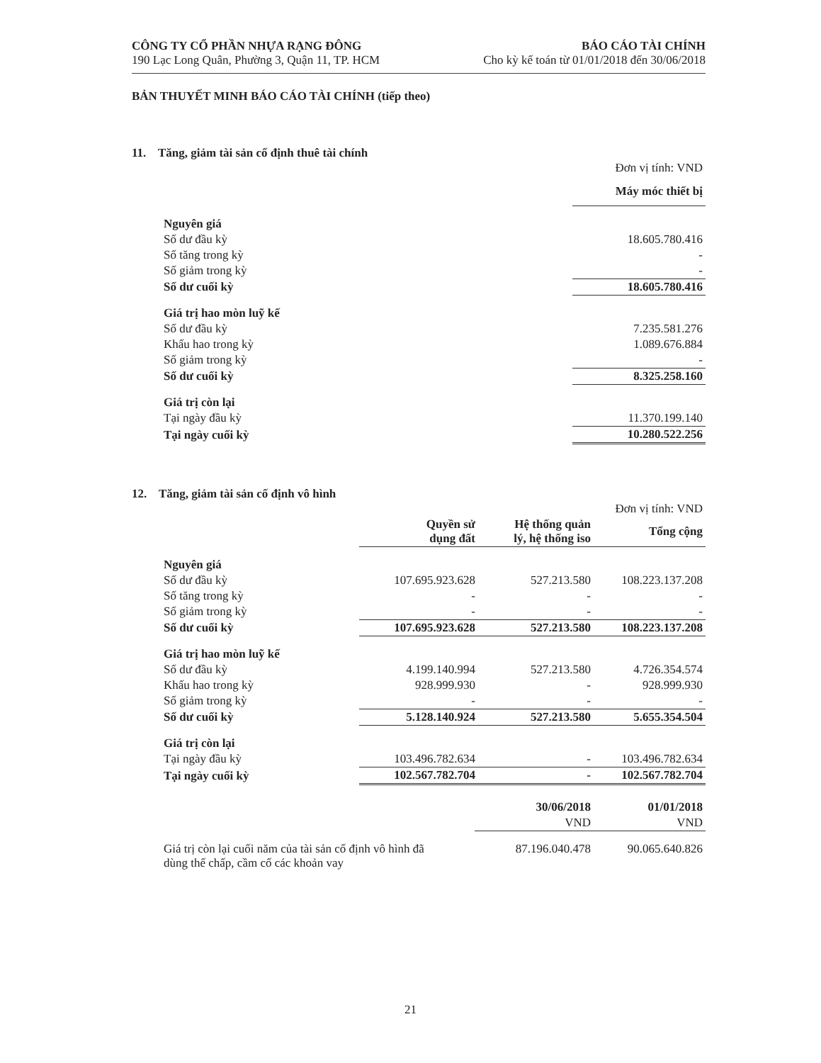CÔNG TY CỔ PHẦN NHỰA RẠNG ĐÔNG
190 Lạc Long Quân, Phường 3, Quận 11, TP. HCM
BÁO CÁO TÀI CHÍNH
Cho kỳ kế toán từ 01/01/2018 đến 30/06/2018
BẢN THUYẾT MINH BÁO CÁO TÀI CHÍNH (tiếp theo)
11. Tăng, giảm tài sản cố định thuê tài chính
| | Đơn vị tính: VND |
| | Máy móc thiết bị |
| Nguyên giá | |
| Số dư đầu kỳ | 18.605.780.416 |
| Số tăng trong kỳ | - |
| Số giảm trong kỳ | - |
| Số dư cuối kỳ | 18.605.780.416 |
| Giá trị hao mòn luỹ kế | |
| Số dư đầu kỳ | 7.235.581.276 |
| Khấu hao trong kỳ | 1.089.676.884 |
| Số giảm trong kỳ | - |
| Số dư cuối kỳ | 8.325.258.160 |
| Giá trị còn lại | |
| Tại ngày đầu kỳ | 11.370.199.140 |
| Tại ngày cuối kỳ | 10.280.522.256 |
12. Tăng, giảm tài sản cố định vô hình
| | | | Đơn vị tính: VND |
| | Quyền sử dụng đất | Hệ thống quản lý, hệ thống iso | Tổng cộng |
| Nguyên giá | | | |
| Số dư đầu kỳ | 107.695.923.628 | 527.213.580 | 108.223.137.208 |
| Số tăng trong kỳ | - | - | - |
| Số giảm trong kỳ | - | - | - |
| Số dư cuối kỳ | 107.695.923.628 | 527.213.580 | 108.223.137.208 |
| Giá trị hao mòn luỹ kế | | | |
| Số dư đầu kỳ | 4.199.140.994 | 527.213.580 | 4.726.354.574 |
| Khấu hao trong kỳ | 928.999.930 | - | 928.999.930 |
| Số giảm trong kỳ | - | - | - |
| Số dư cuối kỳ | 5.128.140.924 | 527.213.580 | 5.655.354.504 |
| Giá trị còn lại | | | |
| Tại ngày đầu kỳ | 103.496.782.634 | - | 103.496.782.634 |
| Tại ngày cuối kỳ | 102.567.782.704 | - | 102.567.782.704 |
| | 30/06/2018 | 01/01/2018 |
| | VND | VND |
| Giá trị còn lại cuối năm của tài sản cố định vô hình đã dùng thế chấp, cầm cố các khoản vay | 87.196.040.478 | 90.065.640.826 |
21